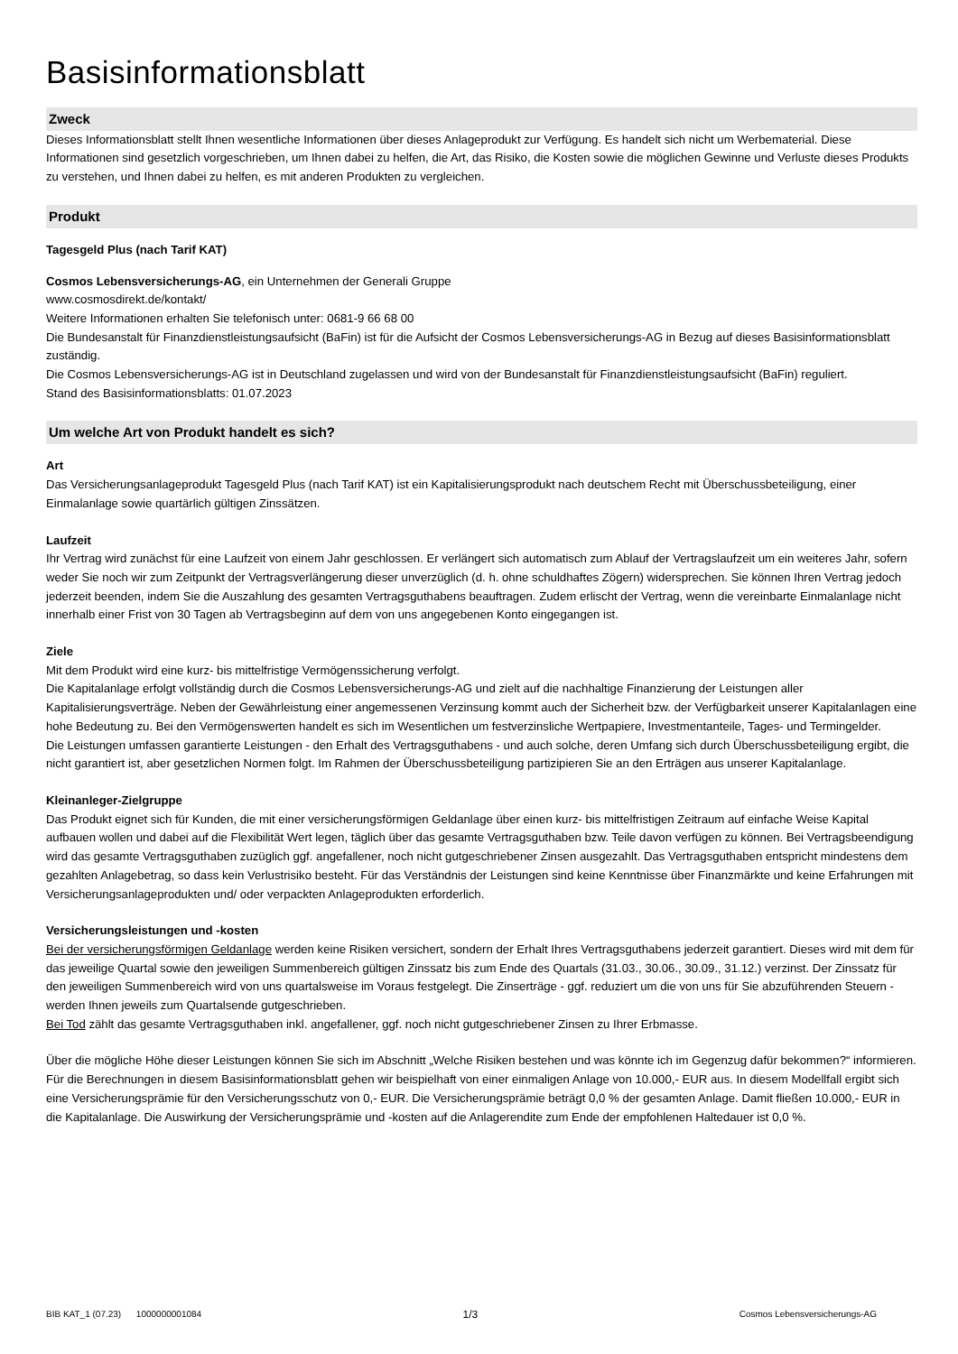Basisinformationsblatt
Zweck
Dieses Informationsblatt stellt Ihnen wesentliche Informationen über dieses Anlageprodukt zur Verfügung. Es handelt sich nicht um Werbematerial. Diese Informationen sind gesetzlich vorgeschrieben, um Ihnen dabei zu helfen, die Art, das Risiko, die Kosten sowie die möglichen Gewinne und Verluste dieses Produkts zu verstehen, und Ihnen dabei zu helfen, es mit anderen Produkten zu vergleichen.
Produkt
Tagesgeld Plus (nach Tarif KAT)
Cosmos Lebensversicherungs-AG, ein Unternehmen der Generali Gruppe
www.cosmosdirekt.de/kontakt/
Weitere Informationen erhalten Sie telefonisch unter: 0681-9 66 68 00
Die Bundesanstalt für Finanzdienstleistungsaufsicht (BaFin) ist für die Aufsicht der Cosmos Lebensversicherungs-AG in Bezug auf dieses Basisinformationsblatt zuständig.
Die Cosmos Lebensversicherungs-AG ist in Deutschland zugelassen und wird von der Bundesanstalt für Finanzdienstleistungsaufsicht (BaFin) reguliert.
Stand des Basisinformationsblatts: 01.07.2023
Um welche Art von Produkt handelt es sich?
Art
Das Versicherungsanlageprodukt Tagesgeld Plus (nach Tarif KAT) ist ein Kapitalisierungsprodukt nach deutschem Recht mit Überschussbeteiligung, einer Einmalanlage sowie quartärlich gültigen Zinssätzen.
Laufzeit
Ihr Vertrag wird zunächst für eine Laufzeit von einem Jahr geschlossen. Er verlängert sich automatisch zum Ablauf der Vertragslaufzeit um ein weiteres Jahr, sofern weder Sie noch wir zum Zeitpunkt der Vertragsverlängerung dieser unverzüglich (d. h. ohne schuldhaftes Zögern) widersprechen. Sie können Ihren Vertrag jedoch jederzeit beenden, indem Sie die Auszahlung des gesamten Vertragsguthabens beauftragen. Zudem erlischt der Vertrag, wenn die vereinbarte Einmalanlage nicht innerhalb einer Frist von 30 Tagen ab Vertragsbeginn auf dem von uns angegebenen Konto eingegangen ist.
Ziele
Mit dem Produkt wird eine kurz- bis mittelfristige Vermögenssicherung verfolgt.
Die Kapitalanlage erfolgt vollständig durch die Cosmos Lebensversicherungs-AG und zielt auf die nachhaltige Finanzierung der Leistungen aller Kapitalisierungsverträge. Neben der Gewährleistung einer angemessenen Verzinsung kommt auch der Sicherheit bzw. der Verfügbarkeit unserer Kapitalanlagen eine hohe Bedeutung zu. Bei den Vermögenswerten handelt es sich im Wesentlichen um festverzinsliche Wertpapiere, Investmentanteile, Tages- und Termingelder.
Die Leistungen umfassen garantierte Leistungen - den Erhalt des Vertragsguthabens - und auch solche, deren Umfang sich durch Überschussbeteiligung ergibt, die nicht garantiert ist, aber gesetzlichen Normen folgt. Im Rahmen der Überschussbeteiligung partizipieren Sie an den Erträgen aus unserer Kapitalanlage.
Kleinanleger-Zielgruppe
Das Produkt eignet sich für Kunden, die mit einer versicherungsförmigen Geldanlage über einen kurz- bis mittelfristigen Zeitraum auf einfache Weise Kapital aufbauen wollen und dabei auf die Flexibilität Wert legen, täglich über das gesamte Vertragsguthaben bzw. Teile davon verfügen zu können. Bei Vertragsbeendigung wird das gesamte Vertragsguthaben zuzüglich ggf. angefallener, noch nicht gutgeschriebener Zinsen ausgezahlt. Das Vertragsguthaben entspricht mindestens dem gezahlten Anlagebetrag, so dass kein Verlustrisiko besteht. Für das Verständnis der Leistungen sind keine Kenntnisse über Finanzmärkte und keine Erfahrungen mit Versicherungsanlageprodukten und/ oder verpackten Anlageprodukten erforderlich.
Versicherungsleistungen und -kosten
Bei der versicherungsförmigen Geldanlage werden keine Risiken versichert, sondern der Erhalt Ihres Vertragsguthabens jederzeit garantiert. Dieses wird mit dem für das jeweilige Quartal sowie den jeweiligen Summenbereich gültigen Zinssatz bis zum Ende des Quartals (31.03., 30.06., 30.09., 31.12.) verzinst. Der Zinssatz für den jeweiligen Summenbereich wird von uns quartalsweise im Voraus festgelegt. Die Zinserträge - ggf. reduziert um die von uns für Sie abzuführenden Steuern - werden Ihnen jeweils zum Quartalsende gutgeschrieben.
Bei Tod zählt das gesamte Vertragsguthaben inkl. angefallener, ggf. noch nicht gutgeschriebener Zinsen zu Ihrer Erbmasse.
Über die mögliche Höhe dieser Leistungen können Sie sich im Abschnitt „Welche Risiken bestehen und was könnte ich im Gegenzug dafür bekommen?“ informieren.
Für die Berechnungen in diesem Basisinformationsblatt gehen wir beispielhaft von einer einmaligen Anlage von 10.000,- EUR aus. In diesem Modellfall ergibt sich eine Versicherungsprämie für den Versicherungsschutz von 0,- EUR. Die Versicherungsprämie beträgt 0,0 % der gesamten Anlage. Damit fließen 10.000,- EUR in die Kapitalanlage. Die Auswirkung der Versicherungsprämie und -kosten auf die Anlagerendite zum Ende der empfohlenen Haltedauer ist 0,0 %.
BIB KAT_1 (07.23) 1000000001084 1/3 Cosmos Lebensversicherungs-AG